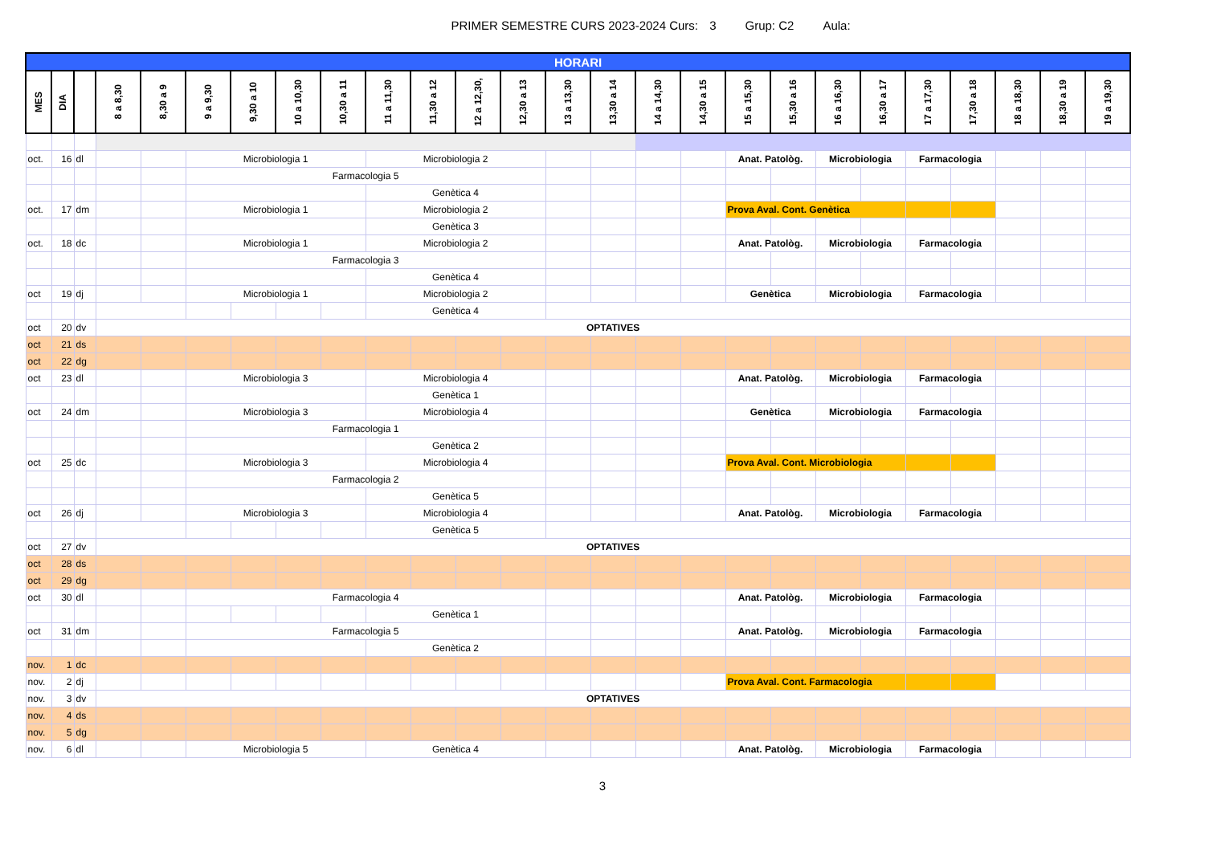PRIMER SEMESTRE CURS 2023-2024 Curs: 3 Grup: C2 Aula:
| HORARI | | | | | | | | | | | | | | | | | | | | | | | | | |
| MES | DIA | | 8 a 8,30 | 8,30 a 9 | 9 a 9,30 | 9,30 a 10 | 10 a 10,30 | 10,30 a 11 | 11 a 11,30 | 11,30 a 12 | 12 a 12,30, | 12,30 a 13 | 13 a 13,30 | 13,30 a 14 | 14 a 14,30 | 14,30 a 15 | 15 a 15,30 | 15,30 a 16 | 16 a 16,30 | 16,30 a 17 | 17 a 17,30 | 17,30 a 18 | 18 a 18,30 | 18,30 a 19 | 19 a 19,30 |
| oct. | 16 | dl | | | Microbiologia 1 | | | | Microbiologia 2 | | | | | | | | Anat. Patològ. | | Microbiologia | | Farmacologia | | | | |
| | | | | | Farmacologia 5 | | | | | | | | | | | | | | | | | | | | |
| | | | | | | | | | Genètica 4 | | | | | | | | | | | | | | | | |
| oct. | 17 | dm | | | Microbiologia 1 | | | | Microbiologia 2 | | | | | | | | Prova Aval. Cont. Genètica | | | | | | | | |
| | | | | | | | | | Genètica 3 | | | | | | | | | | | | | | | | |
| oct. | 18 | dc | | | Microbiologia 1 | | | | Microbiologia 2 | | | | | | | | Anat. Patològ. | | Microbiologia | | Farmacologia | | | | |
| | | | | | Farmacologia 3 | | | | | | | | | | | | | | | | | | | | |
| | | | | | | | | | Genètica 4 | | | | | | | | | | | | | | | | |
| oct | 19 | dj | | | Microbiologia 1 | | | | Microbiologia 2 | | | | | | | | Genètica | | Microbiologia | | Farmacologia | | | | |
| | | | | | | | | | Genètica 4 | | | | | | | | | | | | | | | | |
| oct | 20 | dv | OPTATIVES | | | | | | | | | | | | | | | | | | | | | | |
| oct | 21 | ds | | | | | | | | | | | | | | | | | | | | | | | |
| oct | 22 | dg | | | | | | | | | | | | | | | | | | | | | | | |
| oct | 23 | dl | | | Microbiologia 3 | | | | Microbiologia 4 | | | | | | | | Anat. Patològ. | | Microbiologia | | Farmacologia | | | | |
| | | | | | | | | | Genètica 1 | | | | | | | | | | | | | | | | |
| oct | 24 | dm | | | Microbiologia 3 | | | | Microbiologia 4 | | | | | | | | Genètica | | Microbiologia | | Farmacologia | | | | |
| | | | | | Farmacologia 1 | | | | | | | | | | | | | | | | | | | | |
| | | | | | | | | | Genètica 2 | | | | | | | | | | | | | | | | |
| oct | 25 | dc | | | Microbiologia 3 | | | | Microbiologia 4 | | | | | | | | Prova Aval. Cont. Microbiologia | | | | | | | | |
| | | | | | Farmacologia 2 | | | | | | | | | | | | | | | | | | | | |
| | | | | | | | | | Genètica 5 | | | | | | | | | | | | | | | | |
| oct | 26 | dj | | | Microbiologia 3 | | | | Microbiologia 4 | | | | | | | | Anat. Patològ. | | Microbiologia | | Farmacologia | | | | |
| | | | | | | | | | Genètica 5 | | | | | | | | | | | | | | | | |
| oct | 27 | dv | OPTATIVES | | | | | | | | | | | | | | | | | | | | | | |
| oct | 28 | ds | | | | | | | | | | | | | | | | | | | | | | | |
| oct | 29 | dg | | | | | | | | | | | | | | | | | | | | | | | |
| oct | 30 | dl | | | Farmacologia 4 | | | | | | | | | | | | Anat. Patològ. | | Microbiologia | | Farmacologia | | | | |
| | | | | | | | | | Genètica 1 | | | | | | | | | | | | | | | | |
| oct | 31 | dm | | | Farmacologia 5 | | | | | | | | | | | | Anat. Patològ. | | Microbiologia | | Farmacologia | | | | |
| | | | | | | | | | Genètica 2 | | | | | | | | | | | | | | | | |
| nov. | 1 | dc | | | | | | | | | | | | | | | | | | | | | | | |
| nov. | 2 | dj | | | | | | | | | | | | | | | Prova Aval. Cont. Farmacologia | | | | | | | | |
| nov. | 3 | dv | OPTATIVES | | | | | | | | | | | | | | | | | | | | | | |
| nov. | 4 | ds | | | | | | | | | | | | | | | | | | | | | | | |
| nov. | 5 | dg | | | | | | | | | | | | | | | | | | | | | | | |
| nov. | 6 | dl | | | Microbiologia 5 | | | | Genètica 4 | | | | | | | | Anat. Patològ. | | Microbiologia | | Farmacologia | | | | |
3